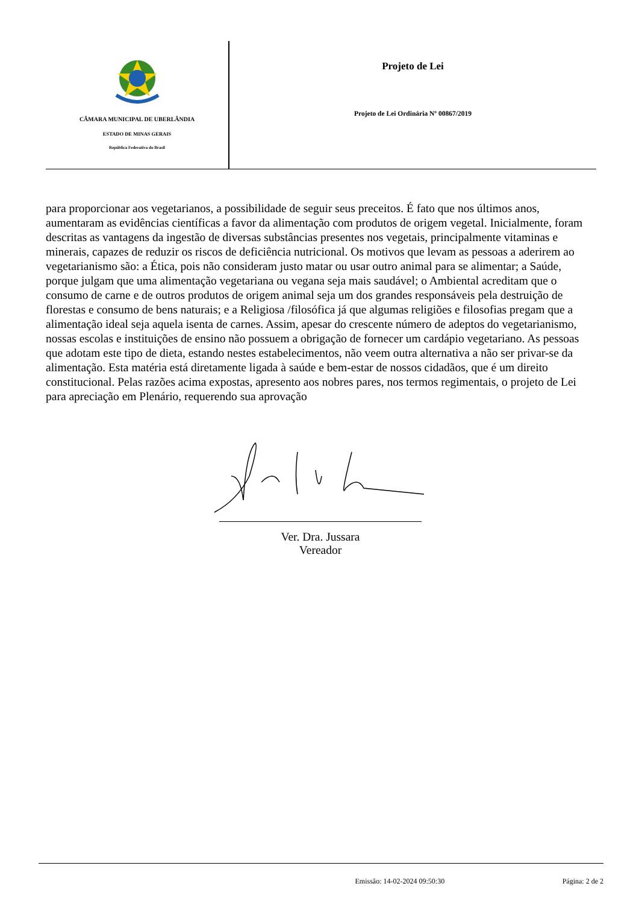CÂMARA MUNICIPAL DE UBERLÂNDIA
ESTADO DE MINAS GERAIS
República Federativa do Brasil
Projeto de Lei
Projeto de Lei Ordinária Nº 00867/2019
para proporcionar aos vegetarianos, a possibilidade de seguir seus preceitos. É fato que nos últimos anos, aumentaram as evidências científicas a favor da alimentação com produtos de origem vegetal. Inicialmente, foram descritas as vantagens da ingestão de diversas substâncias presentes nos vegetais, principalmente vitaminas e minerais, capazes de reduzir os riscos de deficiência nutricional. Os motivos que levam as pessoas a aderirem ao vegetarianismo são: a Ética, pois não consideram justo matar ou usar outro animal para se alimentar; a Saúde, porque julgam que uma alimentação vegetariana ou vegana seja mais saudável; o Ambiental acreditam que o consumo de carne e de outros produtos de origem animal seja um dos grandes responsáveis pela destruição de florestas e consumo de bens naturais; e a Religiosa /filosófica já que algumas religiões e filosofias pregam que a alimentação ideal seja aquela isenta de carnes. Assim, apesar do crescente número de adeptos do vegetarianismo, nossas escolas e instituições de ensino não possuem a obrigação de fornecer um cardápio vegetariano. As pessoas que adotam este tipo de dieta, estando nestes estabelecimentos, não veem outra alternativa a não ser privar-se da alimentação. Esta matéria está diretamente ligada à saúde e bem-estar de nossos cidadãos, que é um direito constitucional. Pelas razões acima expostas, apresento aos nobres pares, nos termos regimentais, o projeto de Lei para apreciação em Plenário, requerendo sua aprovação
Ver. Dra. Jussara
Vereador
Emissão: 14-02-2024 09:50:30 Página: 2 de 2